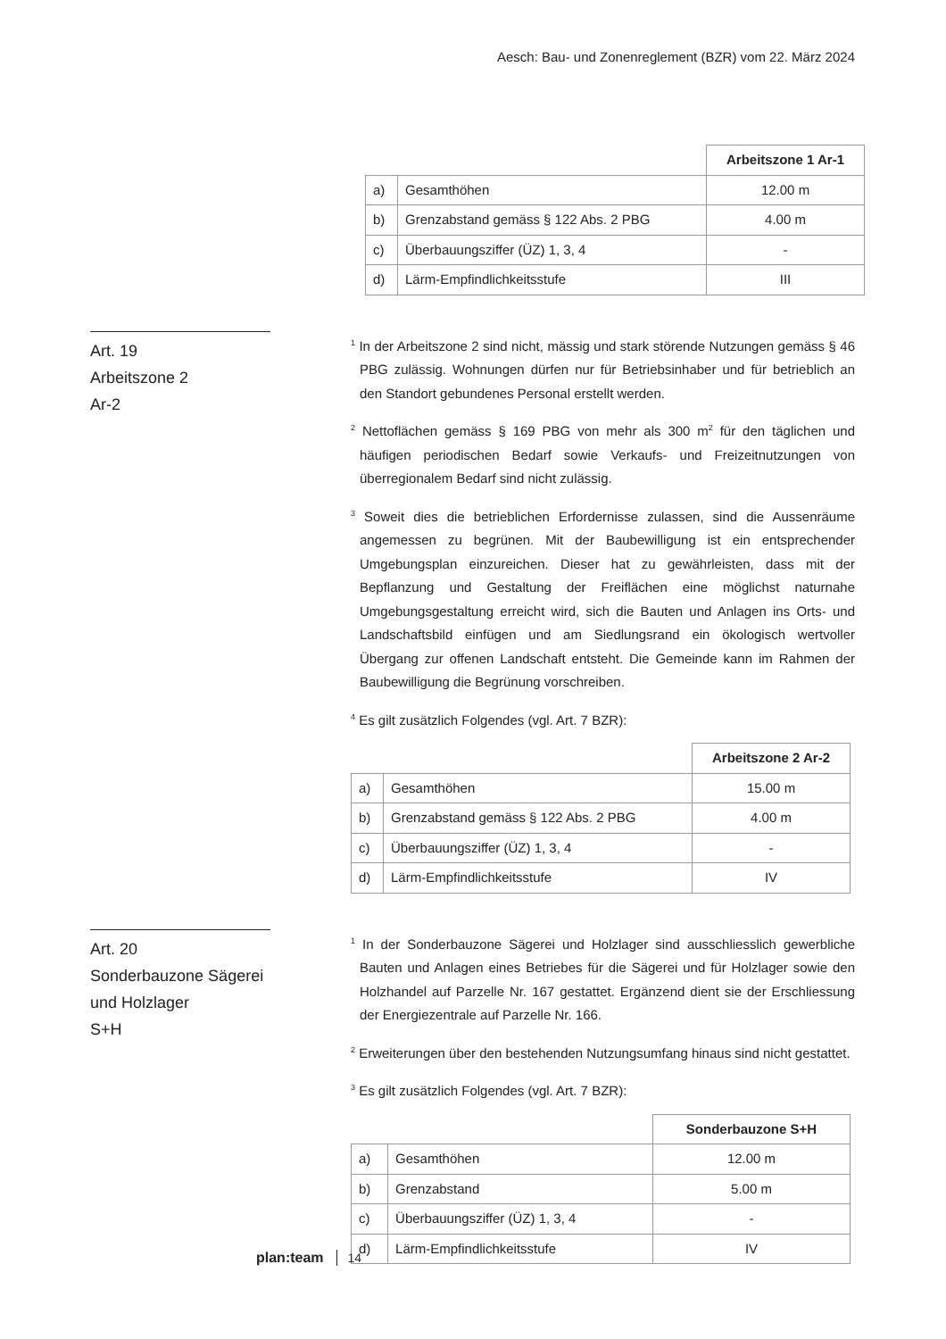Aesch: Bau- und Zonenreglement (BZR) vom 22. März 2024
| | | Arbeitszone 1 Ar-1 |
| a) | Gesamthöhen | 12.00 m |
| b) | Grenzabstand gemäss § 122 Abs. 2 PBG | 4.00 m |
| c) | Überbauungsziffer (ÜZ) 1, 3, 4 | - |
| d) | Lärm-Empfindlichkeitsstufe | III |
Art. 19
Arbeitszone 2
Ar-2
<sup>1</sup> In der Arbeitszone 2 sind nicht, mässig und stark störende Nutzungen gemäss § 46 PBG zulässig. Wohnungen dürfen nur für Betriebsinhaber und für betrieblich an den Standort gebundenes Personal erstellt werden.
<sup>2</sup> Nettoflächen gemäss § 169 PBG von mehr als 300 m<sup>2</sup> für den täglichen und häufigen periodischen Bedarf sowie Verkaufs- und Freizeitnutzungen von überregionalem Bedarf sind nicht zulässig.
<sup>3</sup> Soweit dies die betrieblichen Erfordernisse zulassen, sind die Aussenräume angemessen zu begrünen. Mit der Baubewilligung ist ein entsprechender Umgebungsplan einzureichen. Dieser hat zu gewährleisten, dass mit der Bepflanzung und Gestaltung der Freiflächen eine möglichst naturnahe Umgebungsgestaltung erreicht wird, sich die Bauten und Anlagen ins Orts- und Landschaftsbild einfügen und am Siedlungsrand ein ökologisch wertvoller Übergang zur offenen Landschaft entsteht. Die Gemeinde kann im Rahmen der Baubewilligung die Begrünung vorschreiben.
<sup>4</sup> Es gilt zusätzlich Folgendes (vgl. Art. 7 BZR):
| | | Arbeitszone 2 Ar-2 |
| a) | Gesamthöhen | 15.00 m |
| b) | Grenzabstand gemäss § 122 Abs. 2 PBG | 4.00 m |
| c) | Überbauungsziffer (ÜZ) 1, 3, 4 | - |
| d) | Lärm-Empfindlichkeitsstufe | IV |
Art. 20
Sonderbauzone Sägerei und Holzlager
S+H
<sup>1</sup> In der Sonderbauzone Sägerei und Holzlager sind ausschliesslich gewerbliche Bauten und Anlagen eines Betriebes für die Sägerei und für Holzlager sowie den Holzhandel auf Parzelle Nr. 167 gestattet. Ergänzend dient sie der Erschliessung der Energiezentrale auf Parzelle Nr. 166.
<sup>2</sup> Erweiterungen über den bestehenden Nutzungsumfang hinaus sind nicht gestattet.
<sup>3</sup> Es gilt zusätzlich Folgendes (vgl. Art. 7 BZR):
| | | Sonderbauzone S+H |
| a) | Gesamthöhen | 12.00 m |
| b) | Grenzabstand | 5.00 m |
| c) | Überbauungsziffer (ÜZ) 1, 3, 4 | - |
| d) | Lärm-Empfindlichkeitsstufe | IV |
plan:team 14